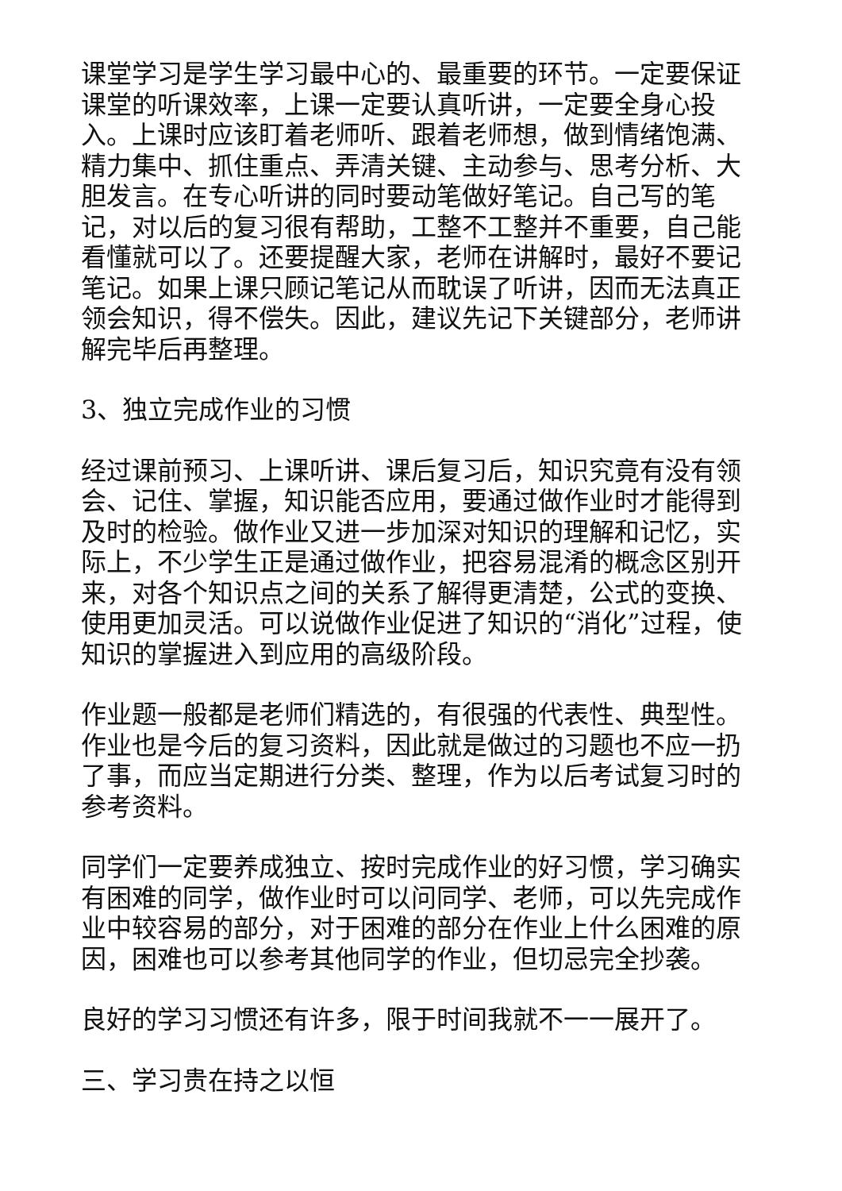课堂学习是学生学习最中心的、最重要的环节。一定要保证课堂的听课效率，上课一定要认真听讲，一定要全身心投入。上课时应该盯着老师听、跟着老师想，做到情绪饱满、精力集中、抓住重点、弄清关键、主动参与、思考分析、大胆发言。在专心听讲的同时要动笔做好笔记。自己写的笔记，对以后的复习很有帮助，工整不工整并不重要，自己能看懂就可以了。还要提醒大家，老师在讲解时，最好不要记笔记。如果上课只顾记笔记从而耽误了听讲，因而无法真正领会知识，得不偿失。因此，建议先记下关键部分，老师讲解完毕后再整理。
3、独立完成作业的习惯
经过课前预习、上课听讲、课后复习后，知识究竟有没有领会、记住、掌握，知识能否应用，要通过做作业时才能得到及时的检验。做作业又进一步加深对知识的理解和记忆，实际上，不少学生正是通过做作业，把容易混淆的概念区别开来，对各个知识点之间的关系了解得更清楚，公式的变换、使用更加灵活。可以说做作业促进了知识的“消化”过程，使知识的掌握进入到应用的高级阶段。
作业题一般都是老师们精选的，有很强的代表性、典型性。作业也是今后的复习资料，因此就是做过的习题也不应一扔了事，而应当定期进行分类、整理，作为以后考试复习时的参考资料。
同学们一定要养成独立、按时完成作业的好习惯，学习确实有困难的同学，做作业时可以问同学、老师，可以先完成作业中较容易的部分，对于困难的部分在作业上什么困难的原因，困难也可以参考其他同学的作业，但切忌完全抄袭。
良好的学习习惯还有许多，限于时间我就不一一展开了。
三、学习贵在持之以恒